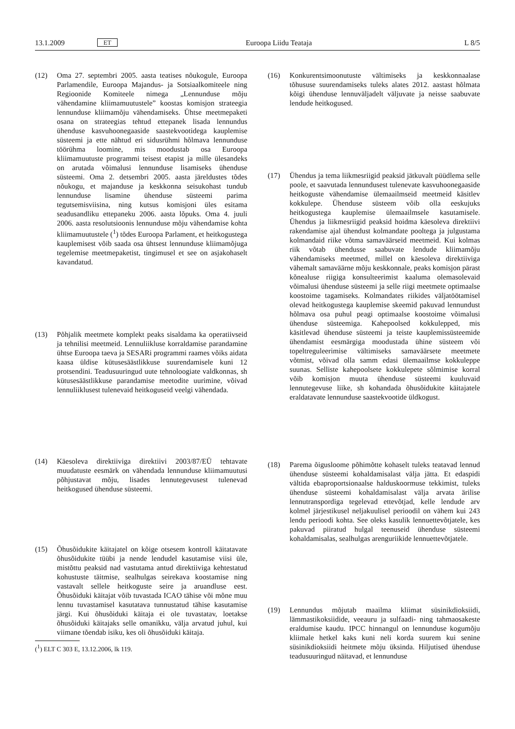13.1.2009 ET Euroopa Liidu Teataja L 8/5
(12) Oma 27. septembri 2005. aasta teatises nõukogule, Euroopa Parlamendile, Euroopa Majandus- ja Sotsiaalkomiteele ning Regioonide Komiteele nimega „Lennunduse mõju vähendamine kliimamuutustele” koostas komisjon strateegia lennunduse kliimamõju vähendamiseks. Ühtse meetmepaketi osana on strateegias tehtud ettepanek lisada lennundus ühenduse kasvuhoonegaaside saastekvootidega kauplemise süsteemi ja ette nähtud eri sidusrühmi hõlmava lennunduse töörühma loomine, mis moodustab osa Euroopa kliimamuutuste programmi teisest etapist ja mille ülesandeks on arutada võimalusi lennunduse lisamiseks ühenduse süsteemi. Oma 2. detsembri 2005. aasta järeldustes tõdes nõukogu, et majanduse ja keskkonna seisukohast tundub lennunduse lisamine ühenduse süsteemi parima tegutsemisviisina, ning kutsus komisjoni üles esitama seadusandliku ettepaneku 2006. aasta lõpuks. Oma 4. juuli 2006. aasta resolutsioonis lennunduse mõju vähendamise kohta kliimamuutustele (<sup>1</sup>) tõdes Euroopa Parlament, et heitkogustega kauplemisest võib saada osa ühtsest lennunduse kliimamõjuga tegelemise meetmepaketist, tingimusel et see on asjakohaselt kavandatud.
(13) Põhjalik meetmete komplekt peaks sisaldama ka operatiivseid ja tehnilisi meetmeid. Lennuliikluse korraldamise parandamine ühtse Euroopa taeva ja SESARi programmi raames võiks aidata kaasa üldise kütusesäästlikkuse suurendamisele kuni 12 protsendini. Teadusuuringud uute tehnoloogiate valdkonnas, sh kütusesäästlikkuse parandamise meetodite uurimine, võivad lennuliiklusest tulenevaid heitkoguseid veelgi vähendada.
(14) Käesoleva direktiiviga direktiivi 2003/87/EÜ tehtavate muudatuste eesmärk on vähendada lennunduse kliimamuutusi põhjustavat mõju, lisades lennutegevusest tulenevad heitkogused ühenduse süsteemi.
(15) Õhusõidukite käitajatel on kõige otsesem kontroll käitatavate õhusõidukite tüübi ja nende lendudel kasutamise viisi üle, mistõttu peaksid nad vastutama antud direktiiviga kehtestatud kohustuste täitmise, sealhulgas seirekava koostamise ning vastavalt sellele heitkoguste seire ja aruandluse eest. Õhusõiduki käitajat võib tuvastada ICAO tähise või mõne muu lennu tuvastamisel kasutatava tunnustatud tähise kasutamise järgi. Kui õhusõiduki käitaja ei ole tuvastatav, loetakse õhusõiduki käitajaks selle omanikku, välja arvatud juhul, kui viimane tõendab isiku, kes oli õhusõiduki käitaja.
(<sup>1</sup>) ELT C 303 E, 13.12.2006, lk 119.
(16) Konkurentsimoonutuste vältimiseks ja keskkonnaalase tõhususe suurendamiseks tuleks alates 2012. aastast hõlmata kõigi ühenduse lennuväljadelt väljuvate ja neisse saabuvate lendude heitkogused.
(17) Ühendus ja tema liikmesriigid peaksid jätkuvalt püüdlema selle poole, et saavutada lennundusest tulenevate kasvuhoonegaaside heitkoguste vähendamise ülemaailmseid meetmeid käsitlev kokkulepe. Ühenduse süsteem võib olla eeskujuks heitkogustega kauplemise ülemaailmsele kasutamisele. Ühendus ja liikmesriigid peaksid hoidma käesoleva direktiivi rakendamise ajal ühendust kolmandate pooltega ja julgustama kolmandaid riike võtma samaväärseid meetmeid. Kui kolmas riik võtab ühendusse saabuvate lendude kliimamõju vähendamiseks meetmed, millel on käesoleva direktiiviga vähemalt samaväärne mõju keskkonnale, peaks komisjon pärast kõnealuse riigiga konsulteerimist kaaluma olemasolevaid võimalusi ühenduse süsteemi ja selle riigi meetmete optimaalse koostoime tagamiseks. Kolmandates riikides väljatöötamisel olevad heitkogustega kauplemise skeemid pakuvad lennundust hõlmava osa puhul peagi optimaalse koostoime võimalusi ühenduse süsteemiga. Kahepoolsed kokkulepped, mis käsitlevad ühenduse süsteemi ja teiste kauplemissüsteemide ühendamist eesmärgiga moodustada ühine süsteem või topeltreguleerimise vältimiseks samaväärsete meetmete võtmist, võivad olla samm edasi ülemaailmse kokkuleppe suunas. Selliste kahepoolsete kokkulepete sõlmimise korral võib komisjon muuta ühenduse süsteemi kuuluvaid lennutegevuse liike, sh kohandada õhusõidukite käitajatele eraldatavate lennunduse saastekvootide üldkogust.
(18) Parema õigusloome põhimõtte kohaselt tuleks teatavad lennud ühenduse süsteemi kohaldamisalast välja jätta. Et edaspidi vältida ebaproportsionaalse halduskoormuse tekkimist, tuleks ühenduse süsteemi kohaldamisalast välja arvata ärilise lennutranspordiga tegelevad ettevõtjad, kelle lendude arv kolmel järjestikusel neljakuulisel perioodil on vähem kui 243 lendu perioodi kohta. See oleks kasulik lennuettevõtjatele, kes pakuvad piiratud hulgal teenuseid ühenduse süsteemi kohaldamisalas, sealhulgas arenguriikide lennuettevõtjatele.
(19) Lennundus mõjutab maailma kliimat süsinikdioksiidi, lämmastikoksiidide, veeauru ja sulfaadi- ning tahmaosakeste eraldumise kaudu. IPCC hinnangul on lennunduse kogumõju kliimale hetkel kaks kuni neli korda suurem kui senine süsinikdioksiidi heitmete mõju üksinda. Hiljutised ühenduse teadusuuringud näitavad, et lennunduse